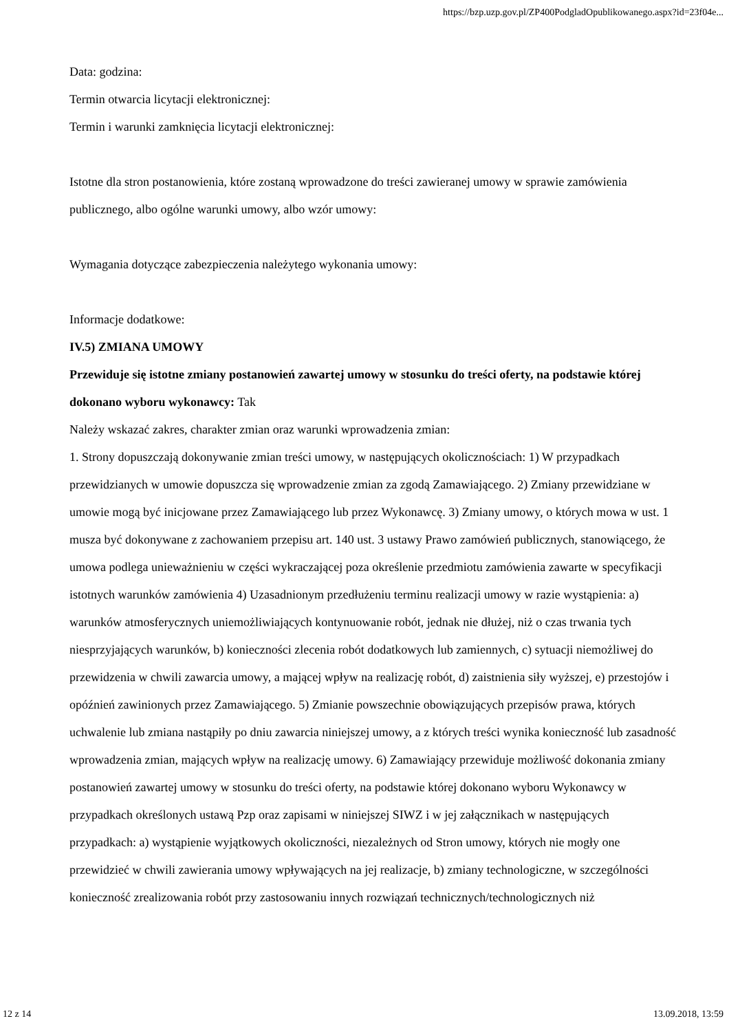https://bzp.uzp.gov.pl/ZP400PodgladOpublikowanego.aspx?id=23f04e...
Data: godzina:
Termin otwarcia licytacji elektronicznej:
Termin i warunki zamknięcia licytacji elektronicznej:
Istotne dla stron postanowienia, które zostaną wprowadzone do treści zawieranej umowy w sprawie zamówienia publicznego, albo ogólne warunki umowy, albo wzór umowy:
Wymagania dotyczące zabezpieczenia należytego wykonania umowy:
Informacje dodatkowe:
IV.5) ZMIANA UMOWY
Przewiduje się istotne zmiany postanowień zawartej umowy w stosunku do treści oferty, na podstawie której dokonano wyboru wykonawcy: Tak
Należy wskazać zakres, charakter zmian oraz warunki wprowadzenia zmian:
1. Strony dopuszczają dokonywanie zmian treści umowy, w następujących okolicznościach: 1) W przypadkach przewidzianych w umowie dopuszcza się wprowadzenie zmian za zgodą Zamawiającego. 2) Zmiany przewidziane w umowie mogą być inicjowane przez Zamawiającego lub przez Wykonawcę. 3) Zmiany umowy, o których mowa w ust. 1 musza być dokonywane z zachowaniem przepisu art. 140 ust. 3 ustawy Prawo zamówień publicznych, stanowiącego, że umowa podlega unieważnieniu w części wykraczającej poza określenie przedmiotu zamówienia zawarte w specyfikacji istotnych warunków zamówienia 4) Uzasadnionym przedłużeniu terminu realizacji umowy w razie wystąpienia: a) warunków atmosferycznych uniemożliwiających kontynuowanie robót, jednak nie dłużej, niż o czas trwania tych niesprzyjających warunków, b) konieczności zlecenia robót dodatkowych lub zamiennych, c) sytuacji niemożliwej do przewidzenia w chwili zawarcia umowy, a mającej wpływ na realizację robót, d) zaistnienia siły wyższej, e) przestojów i opóźnień zawinionych przez Zamawiającego. 5) Zmianie powszechnie obowiązujących przepisów prawa, których uchwalenie lub zmiana nastąpiły po dniu zawarcia niniejszej umowy, a z których treści wynika konieczność lub zasadność wprowadzenia zmian, mających wpływ na realizację umowy. 6) Zamawiający przewiduje możliwość dokonania zmiany postanowień zawartej umowy w stosunku do treści oferty, na podstawie której dokonano wyboru Wykonawcy w przypadkach określonych ustawą Pzp oraz zapisami w niniejszej SIWZ i w jej załącznikach w następujących przypadkach: a) wystąpienie wyjątkowych okoliczności, niezależnych od Stron umowy, których nie mogły one przewidzieć w chwili zawierania umowy wpływających na jej realizacje, b) zmiany technologiczne, w szczególności konieczność zrealizowania robót przy zastosowaniu innych rozwiązań technicznych/technologicznych niż
12 z 14 13.09.2018, 13:59